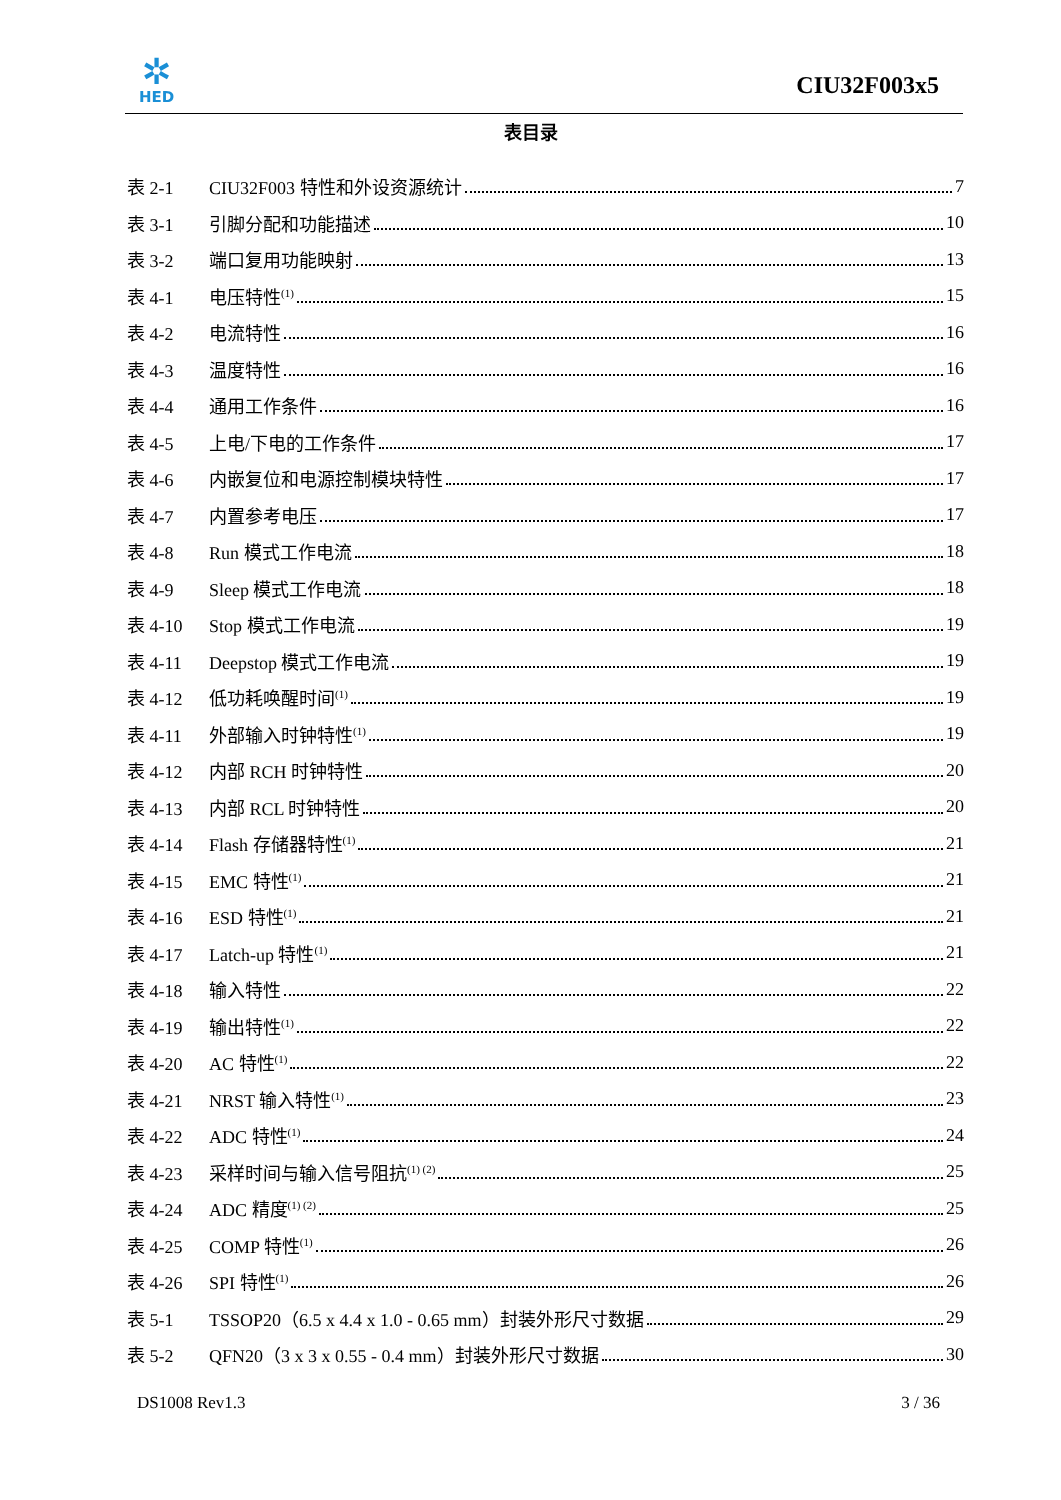✲
HED
CIU32F003x5
表目录
表 2-1 CIU32F003 特性和外设资源统计 7
表 3-1 引脚分配和功能描述 10
表 3-2 端口复用功能映射 13
表 4-1 电压特性<sup>(1)</sup> 15
表 4-2 电流特性 16
表 4-3 温度特性 16
表 4-4 通用工作条件 16
表 4-5 上电/下电的工作条件 17
表 4-6 内嵌复位和电源控制模块特性 17
表 4-7 内置参考电压 17
表 4-8 Run 模式工作电流 18
表 4-9 Sleep 模式工作电流 18
表 4-10 Stop 模式工作电流 19
表 4-11 Deepstop 模式工作电流 19
表 4-12 低功耗唤醒时间<sup>(1)</sup> 19
表 4-11 外部输入时钟特性<sup>(1)</sup> 19
表 4-12 内部 RCH 时钟特性 20
表 4-13 内部 RCL 时钟特性 20
表 4-14 Flash 存储器特性<sup>(1)</sup> 21
表 4-15 EMC 特性<sup>(1)</sup> 21
表 4-16 ESD 特性<sup>(1)</sup> 21
表 4-17 Latch-up 特性<sup>(1)</sup> 21
表 4-18 输入特性 22
表 4-19 输出特性<sup>(1)</sup> 22
表 4-20 AC 特性<sup>(1)</sup> 22
表 4-21 NRST 输入特性<sup>(1)</sup> 23
表 4-22 ADC 特性<sup>(1)</sup> 24
表 4-23 采样时间与输入信号阻抗<sup>(1) (2)</sup> 25
表 4-24 ADC 精度<sup>(1) (2)</sup> 25
表 4-25 COMP 特性<sup>(1)</sup> 26
表 4-26 SPI 特性<sup>(1)</sup> 26
表 5-1 TSSOP20（6.5 x 4.4 x 1.0 - 0.65 mm）封装外形尺寸数据 29
表 5-2 QFN20（3 x 3 x 0.55 - 0.4 mm）封装外形尺寸数据 30
DS1008 Rev1.3 3 / 36